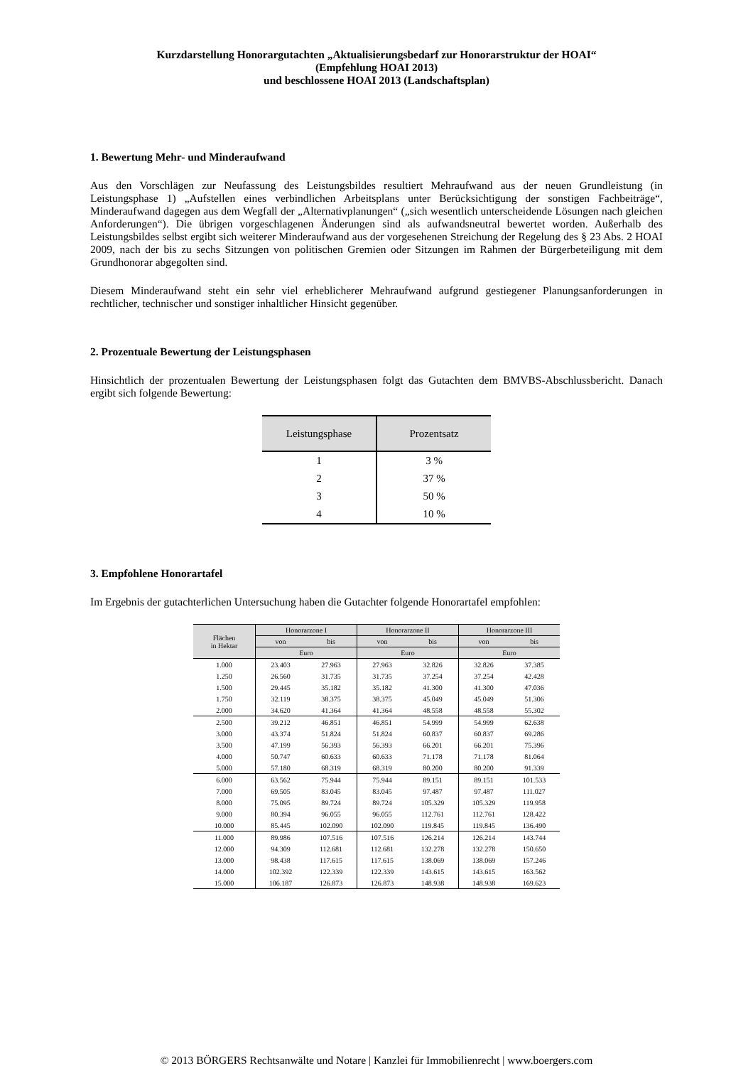Kurzdarstellung Honorargutachten „Aktualisierungsbedarf zur Honorarstruktur der HOAI“
(Empfehlung HOAI 2013)
und beschlossene HOAI 2013 (Landschaftsplan)
1. Bewertung Mehr- und Minderaufwand
Aus den Vorschlägen zur Neufassung des Leistungsbildes resultiert Mehraufwand aus der neuen Grundleistung (in Leistungsphase 1) „Aufstellen eines verbindlichen Arbeitsplans unter Berücksichtigung der sonstigen Fachbeiträge“, Minderaufwand dagegen aus dem Wegfall der „Alternativplanungen“ („sich wesentlich unterscheidende Lösungen nach gleichen Anforderungen“). Die übrigen vorgeschlagenen Änderungen sind als aufwandsneutral bewertet worden. Außerhalb des Leistungsbildes selbst ergibt sich weiterer Minderaufwand aus der vorgesehenen Streichung der Regelung des § 23 Abs. 2 HOAI 2009, nach der bis zu sechs Sitzungen von politischen Gremien oder Sitzungen im Rahmen der Bürgerbeteiligung mit dem Grundhonorar abgegolten sind.
Diesem Minderaufwand steht ein sehr viel erheblicherer Mehraufwand aufgrund gestiegener Planungsanforderungen in rechtlicher, technischer und sonstiger inhaltlicher Hinsicht gegenüber.
2. Prozentuale Bewertung der Leistungsphasen
Hinsichtlich der prozentualen Bewertung der Leistungsphasen folgt das Gutachten dem BMVBS-Abschlussbericht. Danach ergibt sich folgende Bewertung:
| Leistungsphase | Prozentsatz |
| --- | --- |
| 1 | 3 % |
| 2 | 37 % |
| 3 | 50 % |
| 4 | 10 % |
3. Empfohlene Honorartafel
Im Ergebnis der gutachterlichen Untersuchung haben die Gutachter folgende Honorartafel empfohlen:
| Flächen in Hektar | Honorarzone I | | Honorarzone II | | Honorarzone III | |
| --- | --- | --- | --- | --- | --- | --- |
| | von | bis | von | bis | von | bis |
| | Euro | | Euro | | Euro | |
| 1.000 | 23.403 | 27.963 | 27.963 | 32.826 | 32.826 | 37.385 |
| 1.250 | 26.560 | 31.735 | 31.735 | 37.254 | 37.254 | 42.428 |
| 1.500 | 29.445 | 35.182 | 35.182 | 41.300 | 41.300 | 47.036 |
| 1.750 | 32.119 | 38.375 | 38.375 | 45.049 | 45.049 | 51.306 |
| 2.000 | 34.620 | 41.364 | 41.364 | 48.558 | 48.558 | 55.302 |
| 2.500 | 39.212 | 46.851 | 46.851 | 54.999 | 54.999 | 62.638 |
| 3.000 | 43.374 | 51.824 | 51.824 | 60.837 | 60.837 | 69.286 |
| 3.500 | 47.199 | 56.393 | 56.393 | 66.201 | 66.201 | 75.396 |
| 4.000 | 50.747 | 60.633 | 60.633 | 71.178 | 71.178 | 81.064 |
| 5.000 | 57.180 | 68.319 | 68.319 | 80.200 | 80.200 | 91.339 |
| 6.000 | 63.562 | 75.944 | 75.944 | 89.151 | 89.151 | 101.533 |
| 7.000 | 69.505 | 83.045 | 83.045 | 97.487 | 97.487 | 111.027 |
| 8.000 | 75.095 | 89.724 | 89.724 | 105.329 | 105.329 | 119.958 |
| 9.000 | 80.394 | 96.055 | 96.055 | 112.761 | 112.761 | 128.422 |
| 10.000 | 85.445 | 102.090 | 102.090 | 119.845 | 119.845 | 136.490 |
| 11.000 | 89.986 | 107.516 | 107.516 | 126.214 | 126.214 | 143.744 |
| 12.000 | 94.309 | 112.681 | 112.681 | 132.278 | 132.278 | 150.650 |
| 13.000 | 98.438 | 117.615 | 117.615 | 138.069 | 138.069 | 157.246 |
| 14.000 | 102.392 | 122.339 | 122.339 | 143.615 | 143.615 | 163.562 |
| 15.000 | 106.187 | 126.873 | 126.873 | 148.938 | 148.938 | 169.623 |
© 2013 BÖRGERS Rechtsanwälte und Notare | Kanzlei für Immobilienrecht | www.boergers.com